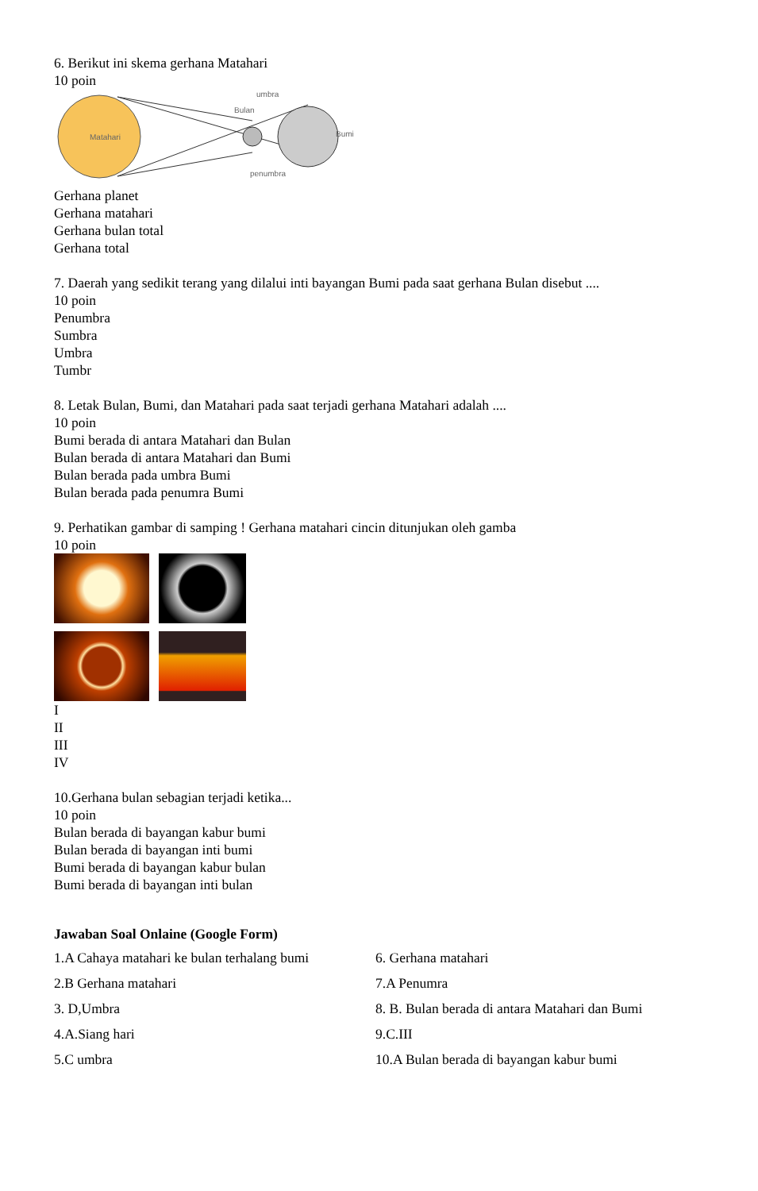6. Berikut ini skema gerhana Matahari
10 poin
Matahari
umbra
Bulan
Bumi
penumbra
Gerhana planet
Gerhana matahari
Gerhana bulan total
Gerhana total
7. Daerah yang sedikit terang yang dilalui inti bayangan Bumi pada saat gerhana Bulan disebut ....
10 poin
Penumbra
Sumbra
Umbra
Tumbr
8. Letak Bulan, Bumi, dan Matahari pada saat terjadi gerhana Matahari adalah ....
10 poin
Bumi berada di antara Matahari dan Bulan
Bulan berada di antara Matahari dan Bumi
Bulan berada pada umbra Bumi
Bulan berada pada penumra Bumi
9. Perhatikan gambar di samping ! Gerhana matahari cincin ditunjukan oleh gamba
10 poin
I
II
III
IV
10.Gerhana bulan sebagian terjadi ketika...
10 poin
Bulan berada di bayangan kabur bumi
Bulan berada di bayangan inti bumi
Bumi berada di bayangan kabur bulan
Bumi berada di bayangan inti bulan
Jawaban Soal Onlaine (Google Form)
| 1.A Cahaya matahari ke bulan terhalang bumi | 6. Gerhana matahari |
| 2.B Gerhana matahari | 7.A Penumra |
| 3. D,Umbra | 8. B. Bulan berada di antara Matahari dan Bumi |
| 4.A.Siang hari | 9.C.III |
| 5.C umbra | 10.A Bulan berada di bayangan kabur bumi |